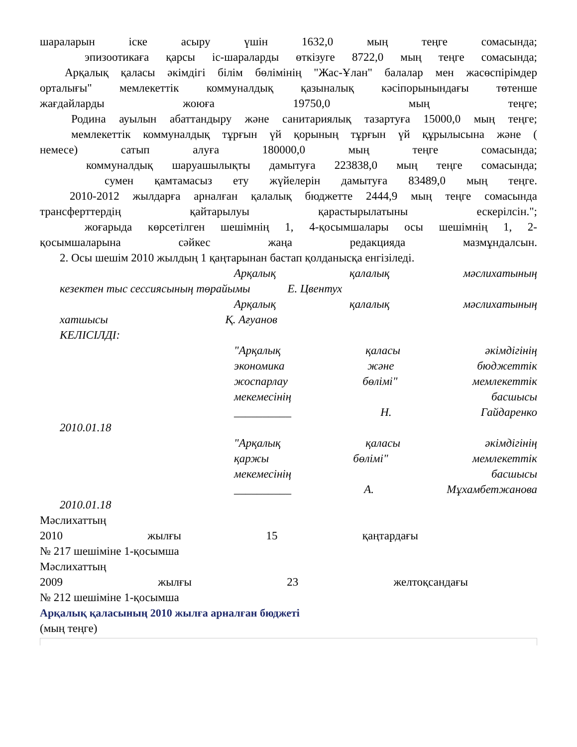шараларын іске асыру үшін 1632,0 мың теңге сомасында;
эпизоотикаға қарсы іс-шараларды өткізуге 8722,0 мың теңге сомасында;
Арқалық қаласы әкімдігі білім бөлімінің "Жас-Ұлан" балалар мен жасөспірімдер
орталығы" мемлекеттік коммуналдық қазыналық кәсіпорынындағы төтенше
жағдайларды жоюға 19750,0 мың теңге;
Родина ауылын абаттандыру және санитариялық тазартуға 15000,0 мың теңге;
мемлекеттік коммуналдық тұрғын үй қорының тұрғын үй құрылысына және (
немесе) сатып алуға 180000,0 мың теңге сомасында;
коммуналдық шаруашылықты дамытуға 223838,0 мың теңге сомасында;
сумен қамтамасыз ету жүйелерін дамытуға 83489,0 мың теңге.
2010-2012 жылдарға арналған қалалық бюджетте 2444,9 мың теңге сомасында
трансферттердің қайтарылуы қарастырылатыны ескерілсін.";
жоғарыда көрсетілген шешімнің 1, 4-қосымшалары осы шешімнің 1, 2-
қосымшаларына сәйкес жаңа редакцияда мазмұндалсын.
2. Осы шешім 2010 жылдың 1 қаңтарынан бастап қолданысқа енгізіледі.
Арқалық қалалық мәслихатының
кезектен тыс сессиясының төрайымы Е. Цвентух
Арқалық қалалық мәслихатының
хатшысы Қ. Ағуанов
КЕЛІСІЛДІ:
"Арқалық қаласы әкімдігінің
экономика және бюджеттік
жоспарлау бөлімі" мемлекеттік
мекемесінің басшысы
__________ Н. Гайдаренко
2010.01.18
"Арқалық қаласы әкімдігінің
қаржы бөлімі" мемлекеттік
мекемесінің басшысы
__________ А. Мұхамбетжанова
2010.01.18
Мәслихаттың
2010 жылғы 15 қаңтардағы
№ 217 шешіміне 1-қосымша
Мәслихаттың
2009 жылғы 23 желтоқсандағы
№ 212 шешіміне 1-қосымша
Арқалық қаласының 2010 жылға арналған бюджеті
(мың теңге)